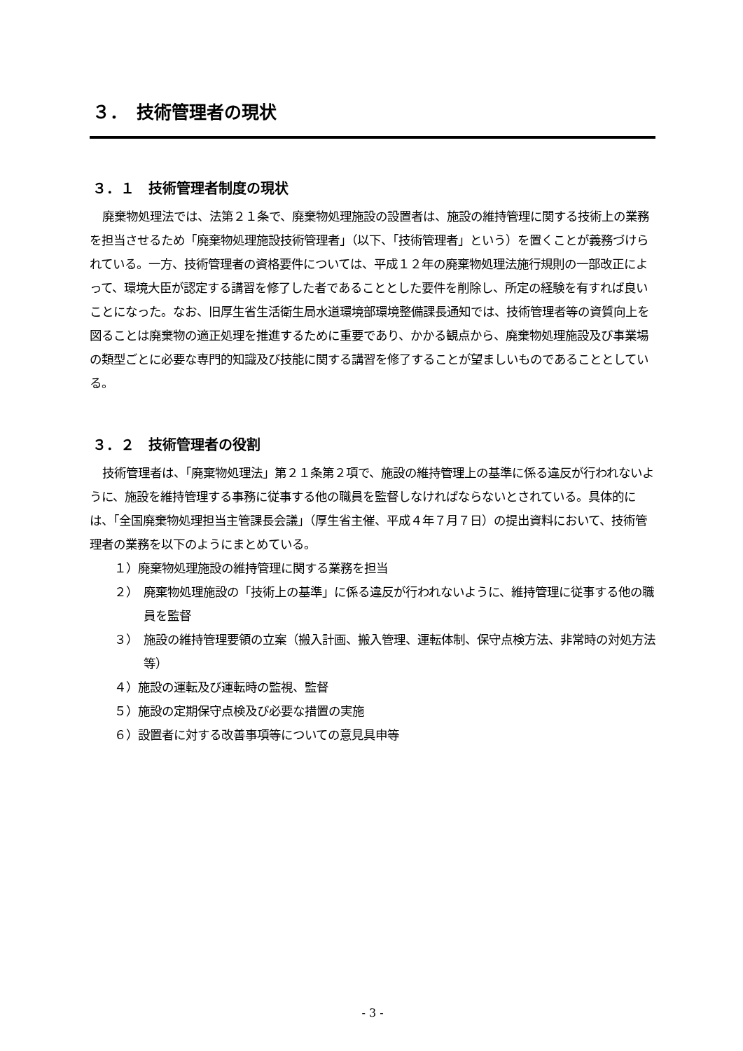３．　技術管理者の現状
３．１　技術管理者制度の現状
廃棄物処理法では、法第２１条で、廃棄物処理施設の設置者は、施設の維持管理に関する技術上の業務を担当させるため「廃棄物処理施設技術管理者」（以下、「技術管理者」という）を置くことが義務づけられている。一方、技術管理者の資格要件については、平成１２年の廃棄物処理法施行規則の一部改正によって、環境大臣が認定する講習を修了した者であることとした要件を削除し、所定の経験を有すれば良いことになった。なお、旧厚生省生活衛生局水道環境部環境整備課長通知では、技術管理者等の資質向上を図ることは廃棄物の適正処理を推進するために重要であり、かかる観点から、廃棄物処理施設及び事業場の類型ごとに必要な専門的知識及び技能に関する講習を修了することが望ましいものであることとしている。
３．２　技術管理者の役割
技術管理者は、「廃棄物処理法」第２１条第２項で、施設の維持管理上の基準に係る違反が行われないように、施設を維持管理する事務に従事する他の職員を監督しなければならないとされている。具体的には、「全国廃棄物処理担当主管課長会議」（厚生省主催、平成４年７月７日）の提出資料において、技術管理者の業務を以下のようにまとめている。
１）廃棄物処理施設の維持管理に関する業務を担当
２）　廃棄物処理施設の「技術上の基準」に係る違反が行われないように、維持管理に従事する他の職員を監督
３）　施設の維持管理要領の立案（搬入計画、搬入管理、運転体制、保守点検方法、非常時の対処方法等）
４）施設の運転及び運転時の監視、監督
５）施設の定期保守点検及び必要な措置の実施
６）設置者に対する改善事項等についての意見具申等
- 3 -